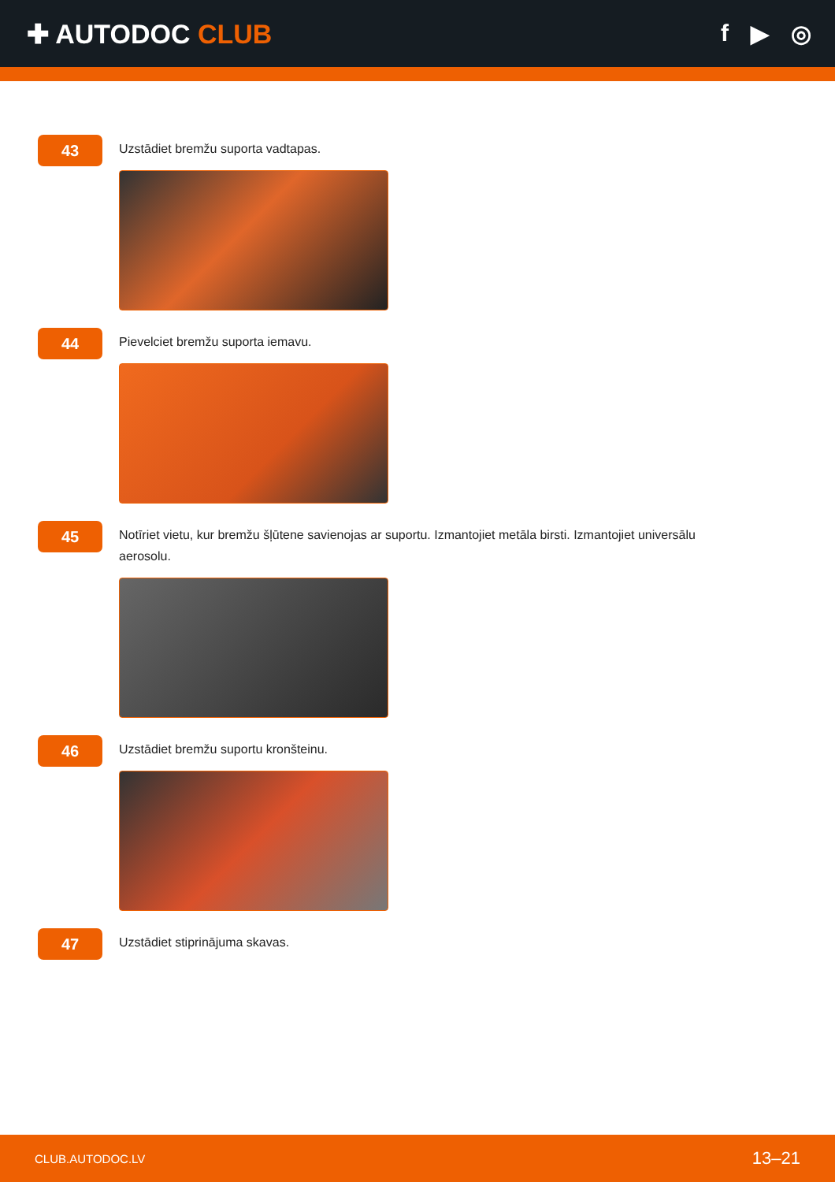✚ AUTODOC CLUB f ▶ ◎
43
Uzstādiet bremžu suporta vadtapas.
44
Pievelciet bremžu suporta iemavu.
45
Notīriet vietu, kur bremžu šļūtene savienojas ar suportu. Izmantojiet metāla birsti. Izmantojiet universālu aerosolu.
46
Uzstādiet bremžu suportu kronšteinu.
47
Uzstādiet stiprinājuma skavas.
CLUB.AUTODOC.LV 13–21